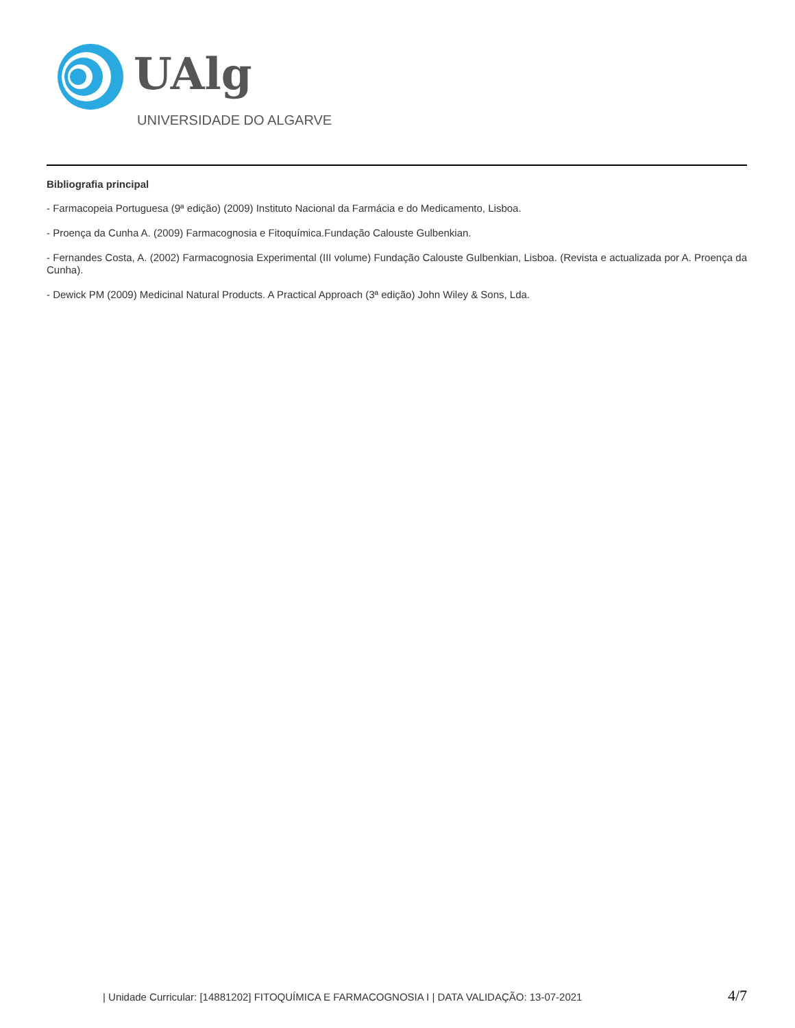UAlg
UNIVERSIDADE DO ALGARVE
Bibliografia principal
- Farmacopeia Portuguesa (9ª edição) (2009) Instituto Nacional da Farmácia e do Medicamento, Lisboa.
- Proença da Cunha A. (2009) Farmacognosia e Fitoquímica.Fundação Calouste Gulbenkian.
- Fernandes Costa, A. (2002) Farmacognosia Experimental (III volume) Fundação Calouste Gulbenkian, Lisboa. (Revista e actualizada por A. Proença da Cunha).
- Dewick PM (2009) Medicinal Natural Products. A Practical Approach (3ª edição) John Wiley & Sons, Lda.
| Unidade Curricular: [14881202] FITOQUÍMICA E FARMACOGNOSIA I | DATA VALIDAÇÃO: 13-07-2021 4/7